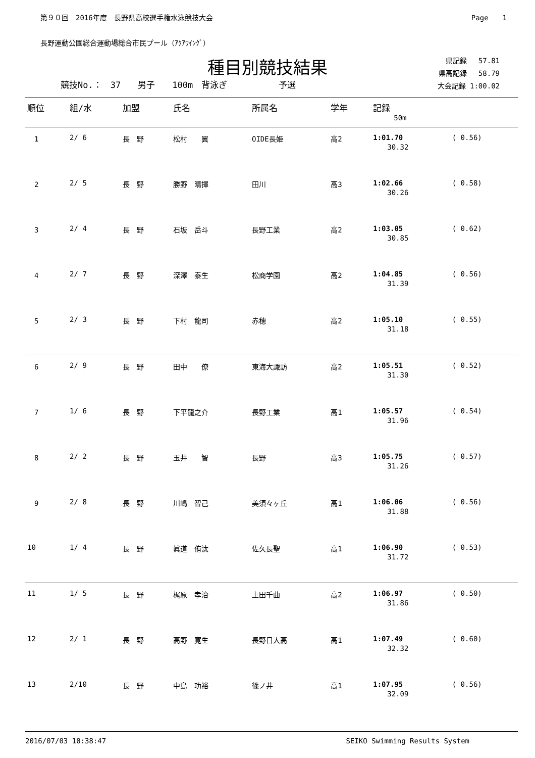第９０回　2016年度　長野県高校選手権水泳競技大会 Page　　1
長野運動公園総合運動場総合市民プール（ｱｸｱｳｲﾝｸﾞ）
種目別競技結果
競技No.：　37　　男子　　100m　背泳ぎ　　　　　　予選 県記録　 57.81
県高記録　 58.79
大会記録 1:00.02
| 順位 | 組/水 | 加盟 | 氏名 | 所属名 | 学年 | 記録 | |
| --- | --- | --- | --- | --- | --- | --- | --- |
| | | | | | | 50m | |
| 1 | 2/ 6 | 長 野 | 松村 翼 | OIDE長姫 | 高2 | 1:01.70 30.32 | ( 0.56) |
| 2 | 2/ 5 | 長 野 | 勝野 晴揮 | 田川 | 高3 | 1:02.66 30.26 | ( 0.58) |
| 3 | 2/ 4 | 長 野 | 石坂 岳斗 | 長野工業 | 高2 | 1:03.05 30.85 | ( 0.62) |
| 4 | 2/ 7 | 長 野 | 深澤 泰生 | 松商学園 | 高2 | 1:04.85 31.39 | ( 0.56) |
| 5 | 2/ 3 | 長 野 | 下村 龍司 | 赤穂 | 高2 | 1:05.10 31.18 | ( 0.55) |
| 6 | 2/ 9 | 長 野 | 田中 僚 | 東海大諏訪 | 高2 | 1:05.51 31.30 | ( 0.52) |
| 7 | 1/ 6 | 長 野 | 下平龍之介 | 長野工業 | 高1 | 1:05.57 31.96 | ( 0.54) |
| 8 | 2/ 2 | 長 野 | 玉井 智 | 長野 | 高3 | 1:05.75 31.26 | ( 0.57) |
| 9 | 2/ 8 | 長 野 | 川嶋 智己 | 美須々ヶ丘 | 高1 | 1:06.06 31.88 | ( 0.56) |
| 10 | 1/ 4 | 長 野 | 眞道 侑汰 | 佐久長聖 | 高1 | 1:06.90 31.72 | ( 0.53) |
| 11 | 1/ 5 | 長 野 | 梶原 孝治 | 上田千曲 | 高2 | 1:06.97 31.86 | ( 0.50) |
| 12 | 2/ 1 | 長 野 | 高野 寛生 | 長野日大高 | 高1 | 1:07.49 32.32 | ( 0.60) |
| 13 | 2/10 | 長 野 | 中島 功裕 | 篠ノ井 | 高1 | 1:07.95 32.09 | ( 0.56) |
2016/07/03 10:38:47 SEIKO Swimming Results System